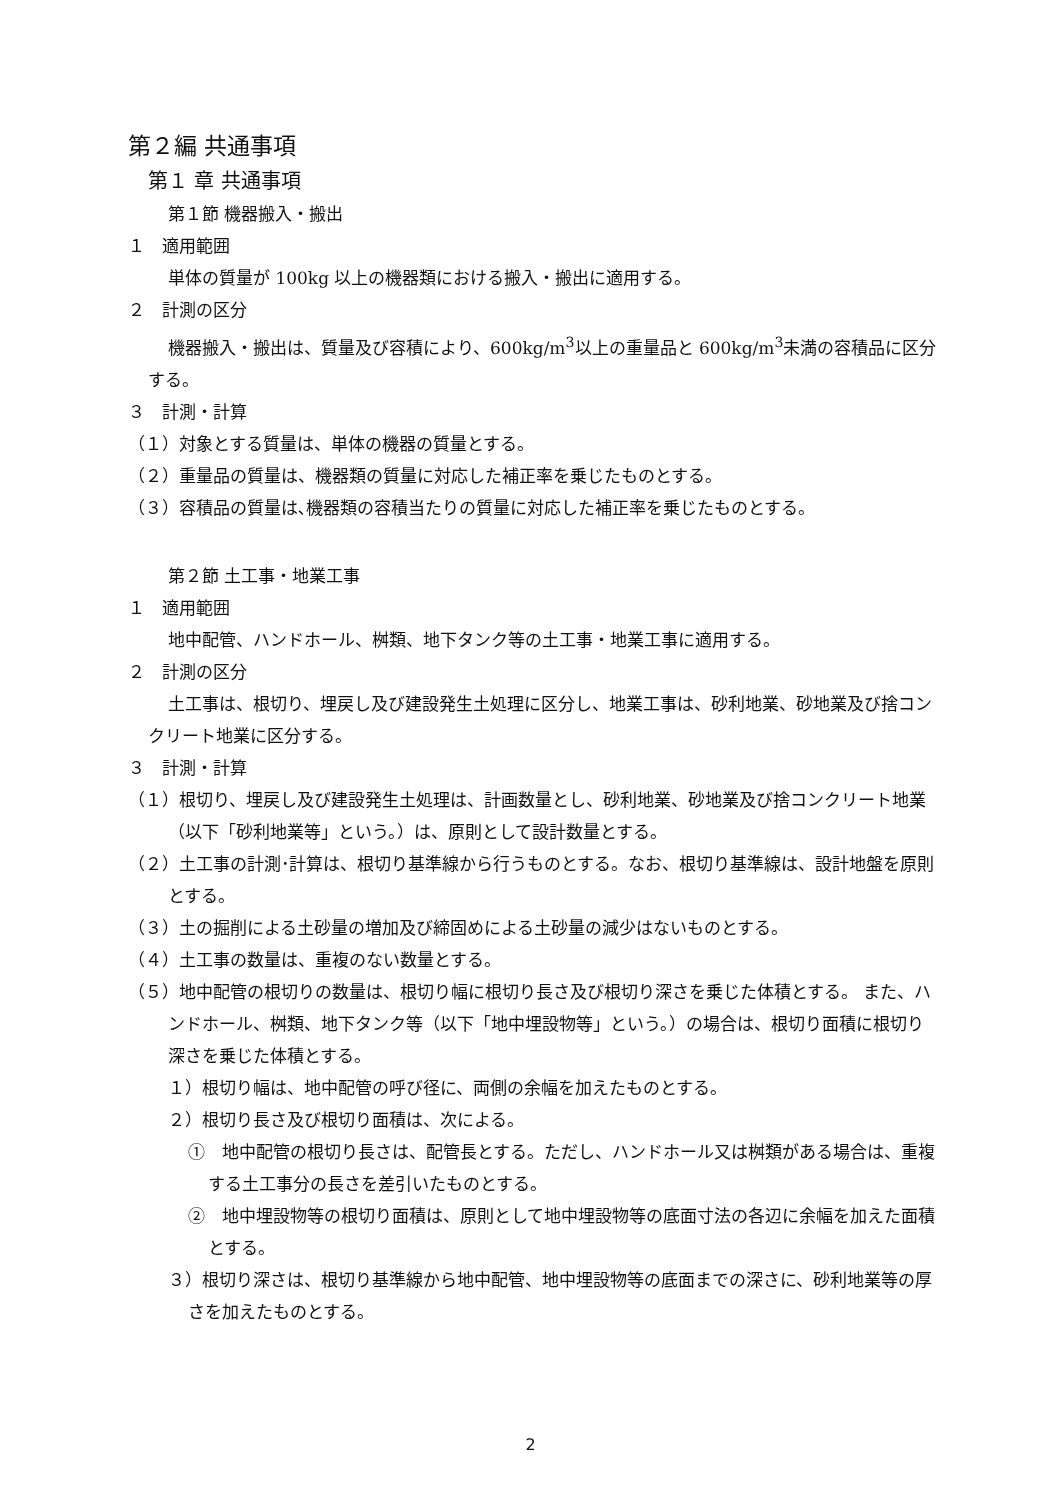第２編 共通事項
第１ 章 共通事項
第１節 機器搬入・搬出
１　適用範囲
単体の質量が 100kg 以上の機器類における搬入・搬出に適用する。
２　計測の区分
機器搬入・搬出は、質量及び容積により、600kg/m<sup>3</sup>以上の重量品と 600kg/m<sup>3</sup>未満の容積品に区分する。
３　計測・計算
（１）対象とする質量は、単体の機器の質量とする。
（２）重量品の質量は、機器類の質量に対応した補正率を乗じたものとする。
（３）容積品の質量は､機器類の容積当たりの質量に対応した補正率を乗じたものとする。
第２節 土工事・地業工事
１　適用範囲
地中配管、ハンドホール、桝類、地下タンク等の土工事・地業工事に適用する。
２　計測の区分
土工事は、根切り、埋戻し及び建設発生土処理に区分し、地業工事は、砂利地業、砂地業及び捨コンクリート地業に区分する。
３　計測・計算
（１）根切り、埋戻し及び建設発生土処理は、計画数量とし、砂利地業、砂地業及び捨コンクリート地業（以下「砂利地業等」という。）は、原則として設計数量とする。
（２）土工事の計測･計算は、根切り基準線から行うものとする。なお、根切り基準線は、設計地盤を原則とする。
（３）土の掘削による土砂量の増加及び締固めによる土砂量の減少はないものとする。
（４）土工事の数量は、重複のない数量とする。
（５）地中配管の根切りの数量は、根切り幅に根切り長さ及び根切り深さを乗じた体積とする。 また、ハンドホール、桝類、地下タンク等（以下「地中埋設物等」という。）の場合は、根切り面積に根切り深さを乗じた体積とする。
１）根切り幅は、地中配管の呼び径に、両側の余幅を加えたものとする。
２）根切り長さ及び根切り面積は、次による。
①　地中配管の根切り長さは、配管長とする。ただし、ハンドホール又は桝類がある場合は、重複する土工事分の長さを差引いたものとする。
②　地中埋設物等の根切り面積は、原則として地中埋設物等の底面寸法の各辺に余幅を加えた面積とする。
３）根切り深さは、根切り基準線から地中配管、地中埋設物等の底面までの深さに、砂利地業等の厚さを加えたものとする。
2